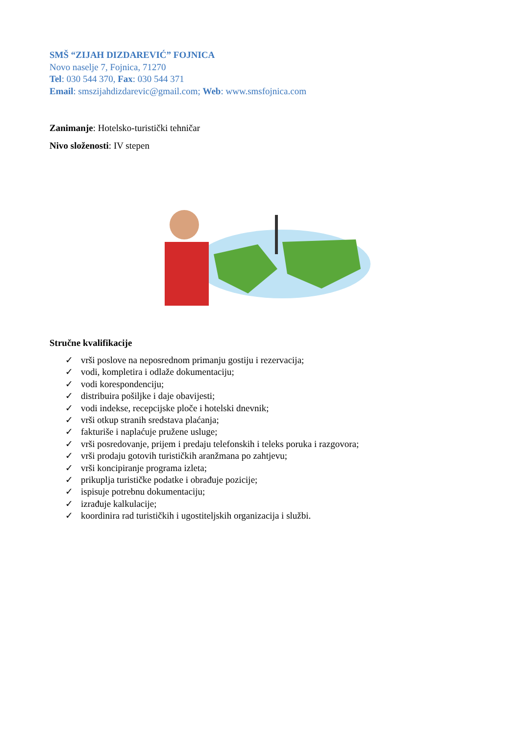SMŠ “ZIJAH DIZDAREVIĆ” FOJNICA
Novo naselje 7, Fojnica, 71270
Tel: 030 544 370, Fax: 030 544 371
Email: smszijahdizdarevic@gmail.com; Web: www.smsfojnica.com
Zanimanje: Hotelsko-turistički tehničar
Nivo složenosti: IV stepen
Stručne kvalifikacije
✓ vrši poslove na neposrednom primanju gostiju i rezervacija;
✓ vodi, kompletira i odlaže dokumentaciju;
✓ vodi korespondenciju;
✓ distribuira pošiljke i daje obavijesti;
✓ vodi indekse, recepcijske ploče i hotelski dnevnik;
✓ vrši otkup stranih sredstava plaćanja;
✓ fakturiše i naplaćuje pružene usluge;
✓ vrši posredovanje, prijem i predaju telefonskih i teleks poruka i razgovora;
✓ vrši prodaju gotovih turističkih aranžmana po zahtjevu;
✓ vrši koncipiranje programa izleta;
✓ prikuplja turističke podatke i obrađuje pozicije;
✓ ispisuje potrebnu dokumentaciju;
✓ izrađuje kalkulacije;
✓ koordinira rad turističkih i ugostiteljskih organizacija i službi.